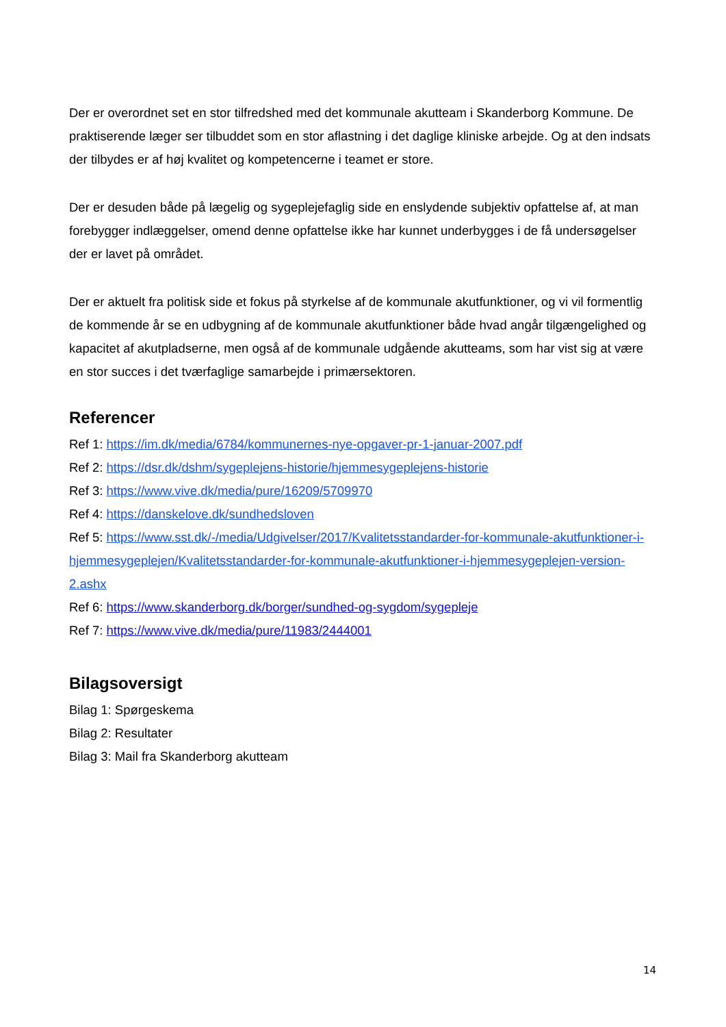Der er overordnet set en stor tilfredshed med det kommunale akutteam i Skanderborg Kommune. De praktiserende læger ser tilbuddet som en stor aflastning i det daglige kliniske arbejde. Og at den indsats der tilbydes er af høj kvalitet og kompetencerne i teamet er store.
Der er desuden både på lægelig og sygeplejefaglig side en enslydende subjektiv opfattelse af, at man forebygger indlæggelser, omend denne opfattelse ikke har kunnet underbygges i de få undersøgelser der er lavet på området.
Der er aktuelt fra politisk side et fokus på styrkelse af de kommunale akutfunktioner, og vi vil formentlig de kommende år se en udbygning af de kommunale akutfunktioner både hvad angår tilgængelighed og kapacitet af akutpladserne, men også af de kommunale udgående akutteams, som har vist sig at være en stor succes i det tværfaglige samarbejde i primærsektoren.
Referencer
Ref 1: https://im.dk/media/6784/kommunernes-nye-opgaver-pr-1-januar-2007.pdf
Ref 2: https://dsr.dk/dshm/sygeplejens-historie/hjemmesygeplejens-historie
Ref 3: https://www.vive.dk/media/pure/16209/5709970
Ref 4: https://danskelove.dk/sundhedsloven
Ref 5: https://www.sst.dk/-/media/Udgivelser/2017/Kvalitetsstandarder-for-kommunale-akutfunktioner-i-hjemmesygeplejen/Kvalitetsstandarder-for-kommunale-akutfunktioner-i-hjemmesygeplejen-version-2.ashx
Ref 6: https://www.skanderborg.dk/borger/sundhed-og-sygdom/sygepleje
Ref 7: https://www.vive.dk/media/pure/11983/2444001
Bilagsoversigt
Bilag 1: Spørgeskema
Bilag 2: Resultater
Bilag 3: Mail fra Skanderborg akutteam
14